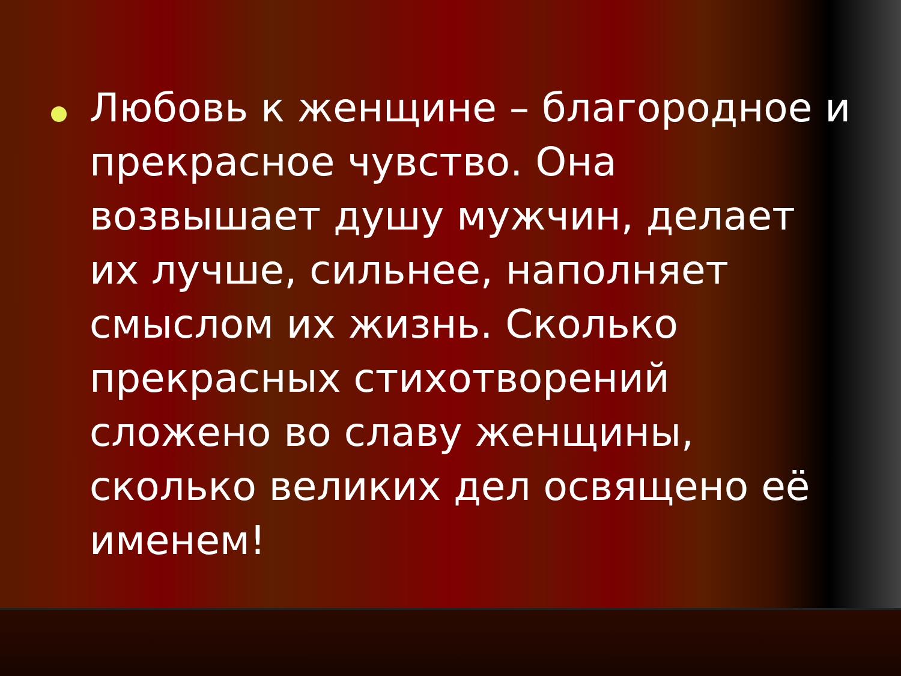Любовь к женщине – благородное и прекрасное чувство. Она возвышает душу мужчин, делает их лучше, сильнее, наполняет смыслом их жизнь. Сколько прекрасных стихотворений сложено во славу женщины, сколько великих дел освящено её именем!